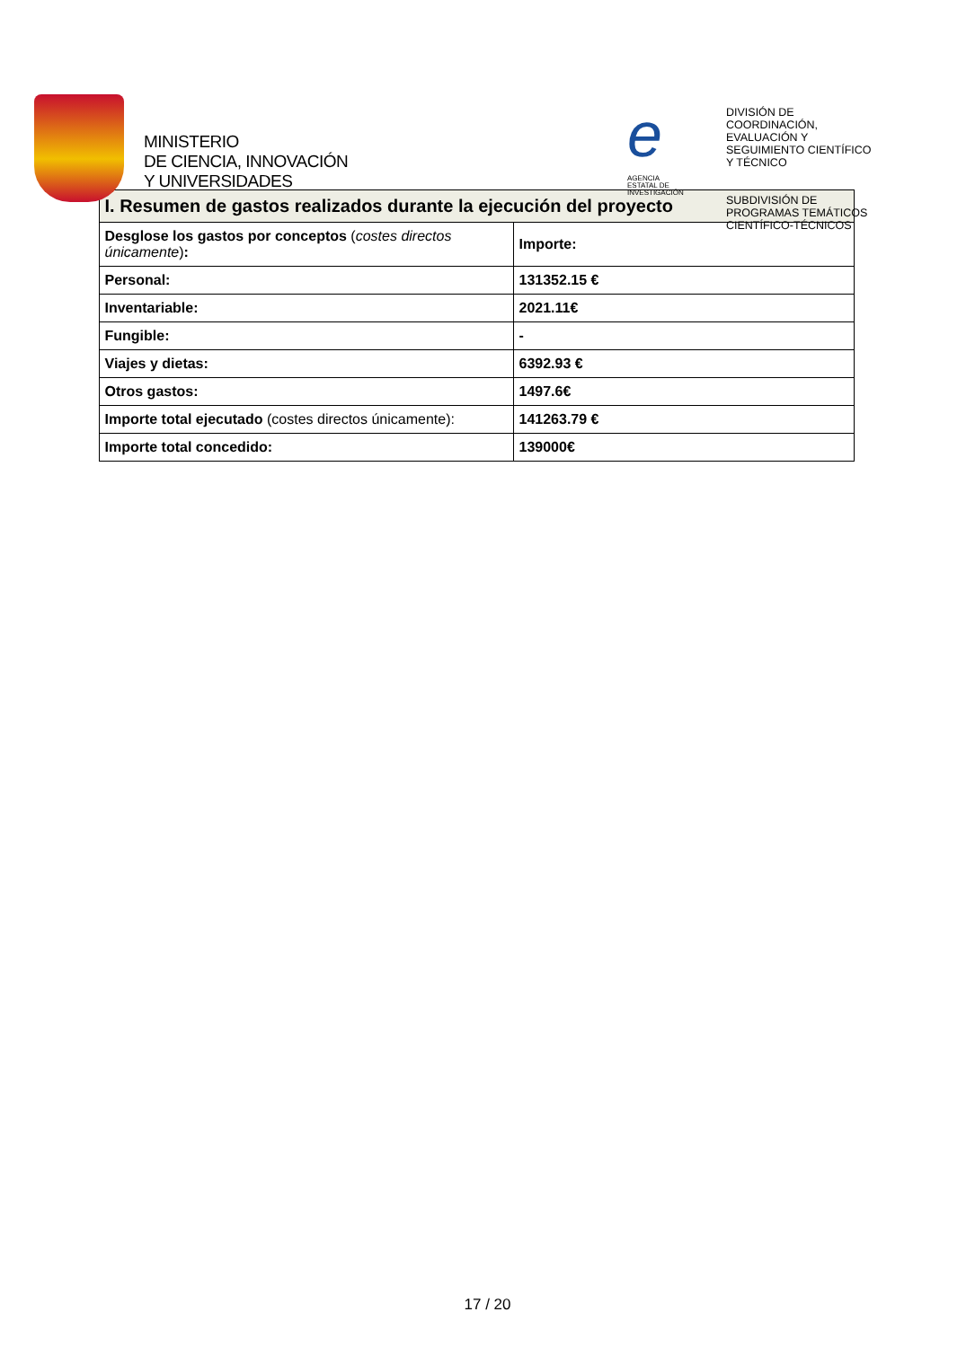MINISTERIO
DE CIENCIA, INNOVACIÓN
Y UNIVERSIDADES
e
AGENCIA
ESTATAL DE
INVESTIGACIÓN
DIVISIÓN DE
COORDINACIÓN,
EVALUACIÓN Y
SEGUIMIENTO CIENTÍFICO
Y TÉCNICO
SUBDIVISIÓN DE
PROGRAMAS TEMÁTICOS
CIENTÍFICO-TÉCNICOS
| I. Resumen de gastos realizados durante la ejecución del proyecto | |
| --- | --- |
| Desglose los gastos por conceptos ( costes directos únicamente ) : | Importe: |
| Personal: | 131352.15 € |
| Inventariable: | 2021.11€ |
| Fungible: | - |
| Viajes y dietas: | 6392.93 € |
| Otros gastos: | 1497.6€ |
| Importe total ejecutado (costes directos únicamente): | 141263.79 € |
| Importe total concedido: | 139000€ |
17 / 20